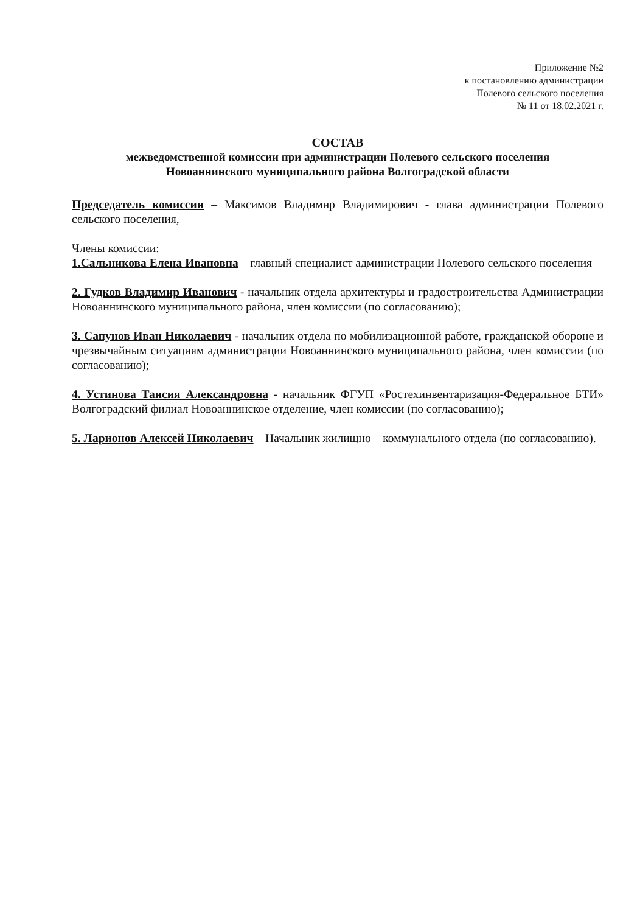Приложение №2
к постановлению администрации
Полевого сельского поселения
№ 11 от 18.02.2021 г.
СОСТАВ
межведомственной комиссии при администрации Полевого сельского поселения
Новоаннинского муниципального района Волгоградской области
Председатель комиссии – Максимов Владимир Владимирович - глава администрации Полевого сельского поселения,
Члены комиссии:
1.Сальникова Елена Ивановна – главный специалист администрации Полевого сельского поселения
2. Гудков Владимир Иванович - начальник отдела архитектуры и градостроительства Администрации Новоаннинского муниципального района, член комиссии (по согласованию);
3. Сапунов Иван Николаевич - начальник отдела по мобилизационной работе, гражданской обороне и чрезвычайным ситуациям администрации Новоаннинского муниципального района, член комиссии (по согласованию);
4. Устинова Таисия Александровна - начальник ФГУП «Ростехинвентаризация-Федеральное БТИ» Волгоградский филиал Новоаннинское отделение, член комиссии (по согласованию);
5. Ларионов Алексей Николаевич – Начальник жилищно – коммунального отдела (по согласованию).